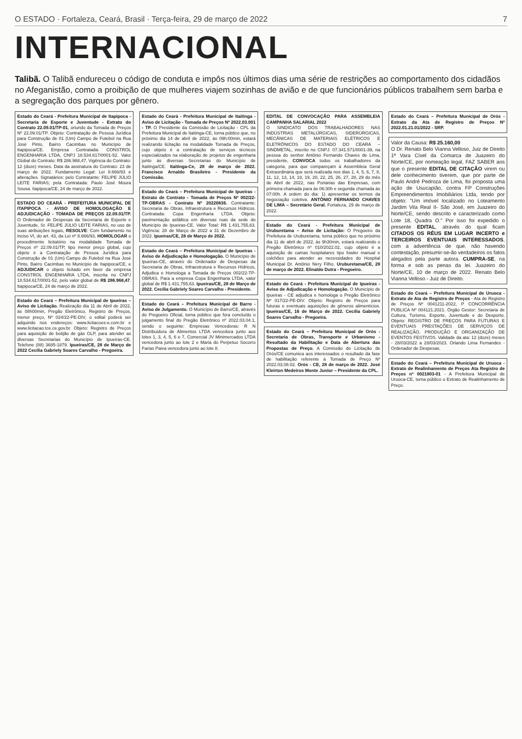O ESTADO · Fortaleza, Ceará, Brasil · Terça-feira, 29 de março de 2022 7
INTERNACIONAL
Talibã. O Talibã endureceu o código de conduta e impôs nos últimos dias uma série de restrições ao comportamento dos cidadãos no Afeganistão, como a proibição de que mulheres viajem sozinhas de avião e de que funcionários públicos trabalhem sem barba e a segregação dos parques por gênero.
Estado do Ceará - Prefeitura Municipal de Itapipoca - Secretaria de Esporte e Juventude - Extrato do Contrato 22.09.01/TP-01, oriundo da Tomada de Preços Nº 22.09.01/TP. Objeto: Contratação de Pessoa Jurídica para Construção de 01 (Um) Campo de Futebol na Rua José Pinto, Bairro Cacimbas no Município de Itapipoca/CE. Empresa Contratada: CONSTROL ENGENHARIA LTDA, CNPJ 18.534.617/0001-52. Valor Global do Contrato: R$ 286.968,47. Vigência do Contrato: 12 (doze) meses. Data da assinatura do Contrato: 23 de março de 2022. Fundamento Legal: Lei 8.666/93 e alterações. Signatários: pelo Contratante: FELIPE JÚLIO LEITE FARIAS; pela Contratada: Paulo José Moura Sousa. Itapipoca/CE, 24 de março de 2022.
ESTADO DO CEARÁ - PREFEITURA MUNICIPAL DE ITAPIPOCA - AVISO DE HOMOLOGAÇÃO E ADJUDICAÇÃO - TOMADA DE PREÇOS 22.09.01/TP. O Ordenador de Despesas da Secretaria de Esporte e Juventude, Sr. FELIPE JÚLIO LEITE FARIAS, no uso de suas atribuições legais, RESOLVE: Com fundamento no inciso VI, do art. 43, da Lei nº 8.666/93, HOMOLOGAR o procedimento licitatório na modalidade Tomada de Preços nº 22.09.01/TP, tipo menor preço global, cujo objeto é a Contratação de Pessoa Jurídica para Construção de 01 (Um) Campo de Futebol na Rua José Pinto, Bairro Cacimbas no Município de Itapipoca/CE, e ADJUDICAR o objeto licitado em favor da empresa CONSTROL ENGENHARIA LTDA, inscrita no CNPJ 18.534.617/0001-52, pelo valor global de R$ 286.968,47. Itapipoca/CE, 24 de março de 2022.
Estado do Ceará – Prefeitura Municipal de Ipueiras – Aviso de Licitação. Realização dia 11 de Abril de 2022, às 08h00min, Pregão Eletrônico, Registro de Preços, menor preço, Nº 024/22-PE-DIV, o edital poderá ser adquirido nos endereços: www.licitacoes-e.com.br e www.licitacao.tce.ce.gov.br. Objeto: Registro de Preços para aquisição de botijão de gás GLP, para atender as diversas Secretarias do Município de Ipueiras-CE. Telefone (88) 3685-1879. Ipueiras/CE, 28 de Março de 2022 Cecília Gabriely Soares Carvalho - Pregoeira.
Estado do Ceará - Prefeitura Municipal de Itaitinga - Aviso de Licitação - Tomada de Preços Nº 2022.03.001 - TP. O Presidente da Comissão de Licitação - CPL da Prefeitura Municipal de Itaitinga-CE, torna público que, no próximo dia 14 de abril de 2022, às 09h:00min, estará realizando licitação na modalidade Tomada de Preços, cujo objeto é a contratação de serviços técnicos especializados na elaboração de projetos de engenharia junto às diversas Secretarias do Município de Itaitinga/CE. Itaitinga-Ce, 28 de março de 2022. Francisco Arnaldo Brasileiro - Presidente da Comissão.
Estado do Ceará – Prefeitura Municipal de Ipueiras - Extrato de Contrato - Tomada de Preços Nº 002/22-TP-OBRAS - Contrato Nº 20220836. Contratante: Secretaria de Obras, Infraestrutura e Recursos Hídricos. Contratada: Copa Engenharia LTDA. Objeto: pavimentação asfáltica em diversas ruas da sede do Município de Ipueiras-CE. Valor Total: R$ 1.431.755,63. Vigência: 28 de Março de 2022 a 31 de Dezembro de 2022. Ipueiras/CE, 28 de Março de 2022.
Estado do Ceará – Prefeitura Municipal de Ipueiras - Aviso de Adjudicação e Homologação. O Município de Ipueiras-CE, através do Ordenador de Despesas da Secretaria de Obras, Infraestrutura e Recursos Hídricos, Adjudica e Homologa a Tomada de Preços 002/22-TP-OBRAS. Para a empresa Copa Engenharia LTDA, valor global de R$ 1.431.755,63. Ipueiras/CE, 28 de Março de 2022. Cecília Gabriely Soares Carvalho - Presidente.
Estado do Ceará – Prefeitura Municipal de Barro - Aviso de Julgamento. O Município de Barro/CE, através do Pregoeiro Oficial, torna público que fora concluído o julgamento final do Pregão Eletrônico nº 2022.03.04.1, sendo o seguinte: Empresas Vencedoras: R N Distribuidora de Alimentos LTDA vencedora junto aos lotes 1, 3, 4, 5, 6 e 7, Comercial JV Minimercados LTDA vencedora junto ao lote 2 e Maria do Perpetuo Socorro Farias Paiva vencedora junto ao lote 8.
EDITAL DE CONVOCAÇÃO PARA ASSEMBLEIA CAMPANHA SALARIAL 2022
O SINDICATO DOS TRABALHADORES NAS INDÚSTRIAS METALÚRGICAS, SIDERÚRGICAS, MECÂNICAS DE MATERIAIS ELÉTRICOS E ELETRÔNICOS DO ESTADO DO CEARÁ – SINDMETAL, inscrito no CNPJ: 07.341.571/0001-39, na pessoa do senhor Antônio Fernando Chaves de Lima, presidente, CONVOCA todos os trabalhadores da categoria, para que compareçam à Assembleia Geral Extraordinária que será realizada nos dias 1, 4, 5, 6, 7, 8, 11, 12, 13, 14, 18, 19, 20, 22, 25, 26, 27, 28, 29 do mês de Abril de 2022, nas Portarias das Empresas, com primeira chamada para às 06:30h e segunda chamada às 07:00h. A ordem do dia: 1) apresentar os termos da negociação coletiva. ANTÔNIO FERNANDO CHAVES DE LIMA – Secretário Geral. Fortaleza, 29 de março de 2022.
Estado do Ceará - Prefeitura Municipal de Uruburetama – Aviso de Licitação: O Pregoeiro da Prefeitura de Uruburetama, torna público que no próximo dia 11 de abril de 2022, às 9h30min, estará realizando o Pregão Eletrônico nº 010/2022.02, cujo objeto é a aquisição de camas hospitalares tipo fowler manual e colchões para atender as necessidades do Hospital Municipal Dr. Antônio Nery Filho. Uruburetama/CE, 28 de março de 2022. Elinaldo Dutra - Pregoeiro.
Estado do Ceará - Prefeitura Municipal de Ipueiras - Aviso de Adjudicação e Homologação. O Município de Ipueiras - CE adjudica e homologa o Pregão Eletrônico Nº 017/22-PE-DIV. Objeto: Registro de Preços para futuras e eventuais aquisições de gêneros alimentícios. Ipueiras/CE, 16 de Março de 2022. Cecília Gabriely Soares Carvalho - Pregoeira.
Estado do Ceará – Prefeitura Municipal de Orós - Secretaria de Obras, Transporte e Urbanismo - Resultado da Habilitação e Data de Abertura das Propostas de Preço. A Comissão de Licitação de Orós/CE comunica aos interessados o resultado da fase de habilitação referente à Tomada de Preço Nº 2022.03.08.02. Orós - CE, 28 de março de 2022. José Kleirton Medeiros Monte Junior – Presidente da CPL.
Estado do Ceará – Prefeitura Municipal de Orós - Extrato da Ata de Registro de Preços Nº 2022.01.21.01/2022 - SRP.
Valor da Causa: R$ 25.160,00
O Dr. Renato Belo Vianna Velloso, Juiz de Direito 1ª Vara Cível da Comarca de Juazeiro do Norte/CE, por nomeação legal, FAZ SABER aos que o presente EDITAL DE CITAÇÃO virem ou dele conhecimento tiverem, que por parte de Paulo André Pedroza de Lima, foi proposta uma ação de Usucapião, contra FP Construções Empreendimentos Imobiliários Ltda, tendo por objeto: "Um imóvel localizado no Loteamento Jardim Vila Real II- São José, em Juazeiro do Norte/CE, sendo descrito e caracterizado como Lote 18, Quadra O." Por isso foi expedido o presente EDITAL, através do qual ficam CITADOS OS RÉUS EM LUGAR INCERTO e TERCEIROS EVENTUAIS INTERESSADOS, com a advertência de que, não havendo contestação, presumir-se-ão verdadeiros os fatos alegados pela parte autora. CUMPRA-SE, na forma e sob as penas da lei. Juazeiro do Norte/CE, 10 de março de 2022. Renato Belo Vianna Velloso - Juiz de Direito.
Estado do Ceará – Prefeitura Municipal de Uruoca - Extrato de Ata de Registro de Preços - Ata de Registro de Preços Nº 0041211-2022, P CONCORRÊNCIA PÚBLICA Nº 004121.2021. Órgão Gestor: Secretaria de Cultura, Turismo, Esporte, Juventude e do Desporto. Objeto: REGISTRO DE PREÇOS PARA FUTURAS E EVENTUAIS PRESTAÇÕES DE SERVIÇOS DE REALIZAÇÃO, PRODUÇÃO E ORGANIZAÇÃO DE EVENTOS FESTIVOS. Validade da ata: 12 (doze) meses - 28/03/2022 a 28/03/2023. Orlando Lima Fernandes - Ordenador de Despesas.
Estado do Ceará – Prefeitura Municipal de Uruoca - Extrato de Realinhamento de Preços Ata Registro de Preços nº 0021803-01 - A Prefeitura Municipal de Uruoca-CE, torna público o Extrato de Realinhamento de Preço.